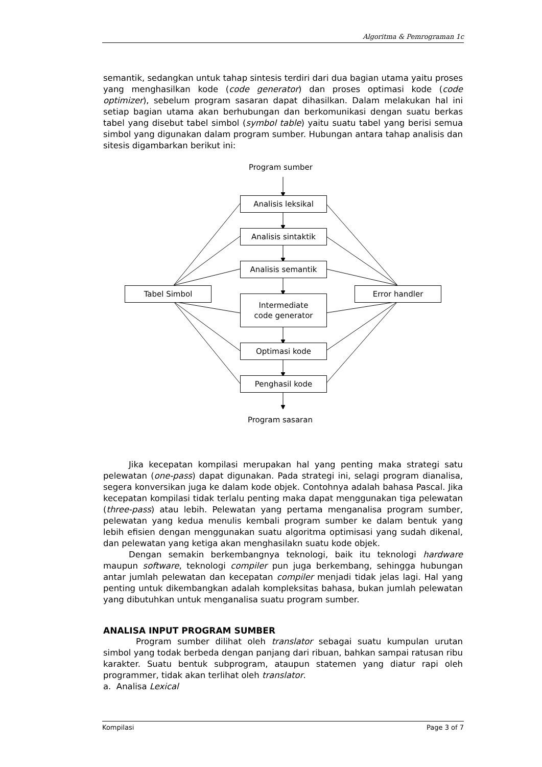Algoritma & Pemrograman 1c
semantik, sedangkan untuk tahap sintesis terdiri dari dua bagian utama yaitu proses yang menghasilkan kode (code generator) dan proses optimasi kode (code optimizer), sebelum program sasaran dapat dihasilkan. Dalam melakukan hal ini setiap bagian utama akan berhubungan dan berkomunikasi dengan suatu berkas tabel yang disebut tabel simbol (symbol table) yaitu suatu tabel yang berisi semua simbol yang digunakan dalam program sumber. Hubungan antara tahap analisis dan sitesis digambarkan berikut ini:
Program sumber
Analisis leksikal
Analisis sintaktik
Analisis semantik
Tabel Simbol Error handler
Intermediate
code generator
Optimasi kode
Penghasil kode
Program sasaran
Jika kecepatan kompilasi merupakan hal yang penting maka strategi satu pelewatan (one-pass) dapat digunakan. Pada strategi ini, selagi program dianalisa, segera konversikan juga ke dalam kode objek. Contohnya adalah bahasa Pascal. Jika kecepatan kompilasi tidak terlalu penting maka dapat menggunakan tiga pelewatan (three-pass) atau lebih. Pelewatan yang pertama menganalisa program sumber, pelewatan yang kedua menulis kembali program sumber ke dalam bentuk yang lebih efisien dengan menggunakan suatu algoritma optimisasi yang sudah dikenal, dan pelewatan yang ketiga akan menghasilakn suatu kode objek.
Dengan semakin berkembangnya teknologi, baik itu teknologi hardware maupun software, teknologi compiler pun juga berkembang, sehingga hubungan antar jumlah pelewatan dan kecepatan compiler menjadi tidak jelas lagi. Hal yang penting untuk dikembangkan adalah kompleksitas bahasa, bukan jumlah pelewatan yang dibutuhkan untuk menganalisa suatu program sumber.
ANALISA INPUT PROGRAM SUMBER
Program sumber dilihat oleh translator sebagai suatu kumpulan urutan simbol yang todak berbeda dengan panjang dari ribuan, bahkan sampai ratusan ribu karakter. Suatu bentuk subprogram, ataupun statemen yang diatur rapi oleh programmer, tidak akan terlihat oleh translator.
a. Analisa Lexical
Kompilasi Page 3 of 7